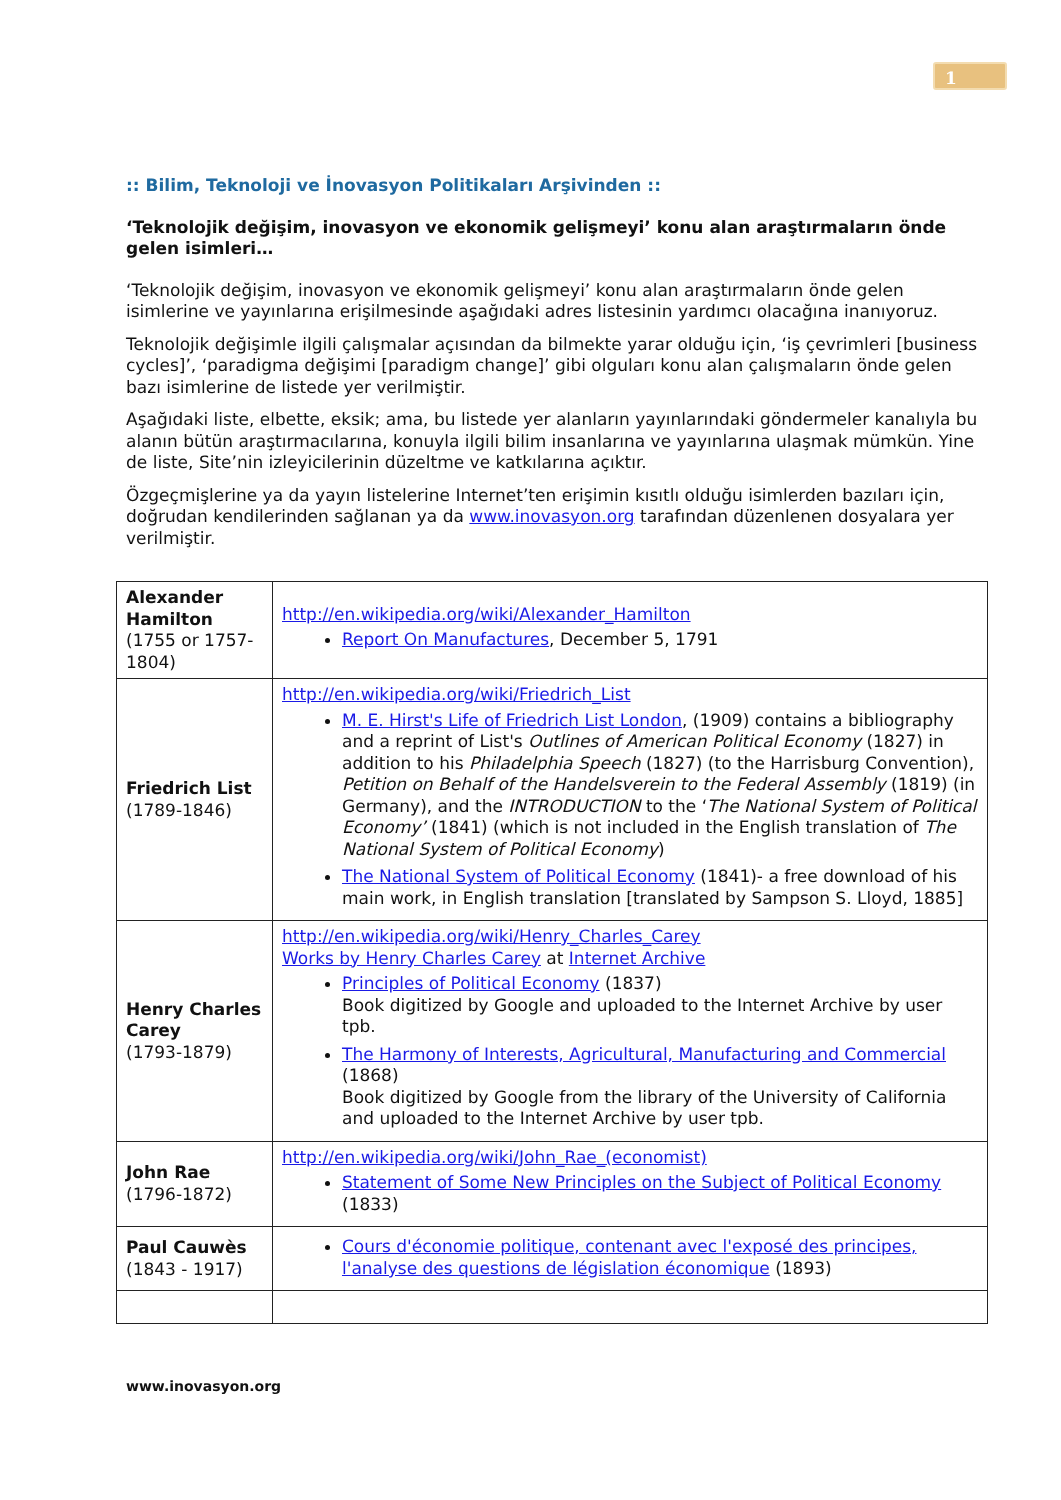1
:: Bilim, Teknoloji ve İnovasyon Politikaları Arşivinden ::
‘Teknolojik değişim, inovasyon ve ekonomik gelişmeyi’ konu alan araştırmaların önde gelen isimleri…
‘Teknolojik değişim, inovasyon ve ekonomik gelişmeyi’ konu alan araştırmaların önde gelen isimlerine ve yayınlarına erişilmesinde aşağıdaki adres listesinin yardımcı olacağına inanıyoruz.
Teknolojik değişimle ilgili çalışmalar açısından da bilmekte yarar olduğu için, ‘iş çevrimleri [business cycles]’, ‘paradigma değişimi [paradigm change]’ gibi olguları konu alan çalışmaların önde gelen bazı isimlerine de listede yer verilmiştir.
Aşağıdaki liste, elbette, eksik; ama, bu listede yer alanların yayınlarındaki göndermeler kanalıyla bu alanın bütün araştırmacılarına, konuyla ilgili bilim insanlarına ve yayınlarına ulaşmak mümkün. Yine de liste, Site’nin izleyicilerinin düzeltme ve katkılarına açıktır.
Özgeçmişlerine ya da yayın listelerine Internet’ten erişimin kısıtlı olduğu isimlerden bazıları için, doğrudan kendilerinden sağlanan ya da www.inovasyon.org tarafından düzenlenen dosyalara yer verilmiştir.
| Alexander Hamilton (1755 or 1757-1804) | http://en.wikipedia.org/wiki/Alexander_Hamilton Report On Manufactures , December 5, 1791 |
| Friedrich List (1789-1846) | http://en.wikipedia.org/wiki/Friedrich_List M. E. Hirst's Life of Friedrich List London , (1909) contains a bibliography and a reprint of List's Outlines of American Political Economy (1827) in addition to his Philadelphia Speech (1827) (to the Harrisburg Convention), Petition on Behalf of the Handelsverein to the Federal Assembly (1819) (in Germany), and the INTRODUCTION to the ‘ The National System of Political Economy’ (1841) (which is not included in the English translation of The National System of Political Economy ) The National System of Political Economy (1841)- a free download of his main work, in English translation [translated by Sampson S. Lloyd, 1885] |
| Henry Charles Carey (1793-1879) | http://en.wikipedia.org/wiki/Henry_Charles_Carey Works by Henry Charles Carey at Internet Archive Principles of Political Economy (1837) Book digitized by Google and uploaded to the Internet Archive by user tpb. The Harmony of Interests, Agricultural, Manufacturing and Commercial (1868) Book digitized by Google from the library of the University of California and uploaded to the Internet Archive by user tpb. |
| John Rae (1796-1872) | http://en.wikipedia.org/wiki/John_Rae_(economist) Statement of Some New Principles on the Subject of Political Economy (1833) |
| Paul Cauwès (1843 - 1917) | Cours d'économie politique, contenant avec l'exposé des principes, l'analyse des questions de législation économique (1893) |
www.inovasyon.org